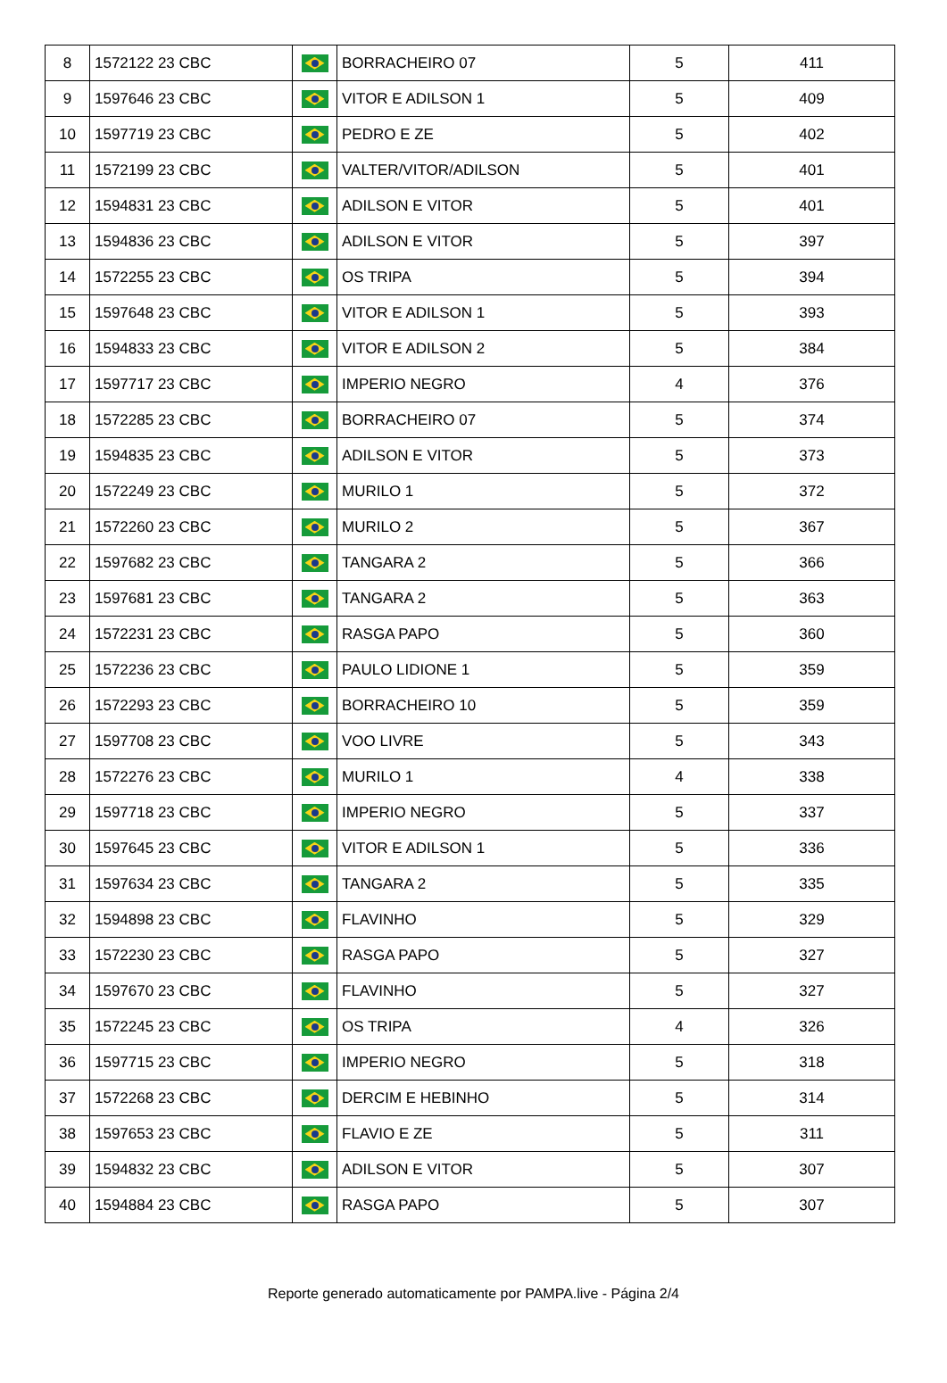| 8 | 1572122 23 CBC | | BORRACHEIRO 07 | 5 | 411 |
| 9 | 1597646 23 CBC | | VITOR E ADILSON 1 | 5 | 409 |
| 10 | 1597719 23 CBC | | PEDRO E ZE | 5 | 402 |
| 11 | 1572199 23 CBC | | VALTER/VITOR/ADILSON | 5 | 401 |
| 12 | 1594831 23 CBC | | ADILSON E VITOR | 5 | 401 |
| 13 | 1594836 23 CBC | | ADILSON E VITOR | 5 | 397 |
| 14 | 1572255 23 CBC | | OS TRIPA | 5 | 394 |
| 15 | 1597648 23 CBC | | VITOR E ADILSON 1 | 5 | 393 |
| 16 | 1594833 23 CBC | | VITOR E ADILSON 2 | 5 | 384 |
| 17 | 1597717 23 CBC | | IMPERIO NEGRO | 4 | 376 |
| 18 | 1572285 23 CBC | | BORRACHEIRO 07 | 5 | 374 |
| 19 | 1594835 23 CBC | | ADILSON E VITOR | 5 | 373 |
| 20 | 1572249 23 CBC | | MURILO 1 | 5 | 372 |
| 21 | 1572260 23 CBC | | MURILO 2 | 5 | 367 |
| 22 | 1597682 23 CBC | | TANGARA 2 | 5 | 366 |
| 23 | 1597681 23 CBC | | TANGARA 2 | 5 | 363 |
| 24 | 1572231 23 CBC | | RASGA PAPO | 5 | 360 |
| 25 | 1572236 23 CBC | | PAULO LIDIONE 1 | 5 | 359 |
| 26 | 1572293 23 CBC | | BORRACHEIRO 10 | 5 | 359 |
| 27 | 1597708 23 CBC | | VOO LIVRE | 5 | 343 |
| 28 | 1572276 23 CBC | | MURILO 1 | 4 | 338 |
| 29 | 1597718 23 CBC | | IMPERIO NEGRO | 5 | 337 |
| 30 | 1597645 23 CBC | | VITOR E ADILSON 1 | 5 | 336 |
| 31 | 1597634 23 CBC | | TANGARA 2 | 5 | 335 |
| 32 | 1594898 23 CBC | | FLAVINHO | 5 | 329 |
| 33 | 1572230 23 CBC | | RASGA PAPO | 5 | 327 |
| 34 | 1597670 23 CBC | | FLAVINHO | 5 | 327 |
| 35 | 1572245 23 CBC | | OS TRIPA | 4 | 326 |
| 36 | 1597715 23 CBC | | IMPERIO NEGRO | 5 | 318 |
| 37 | 1572268 23 CBC | | DERCIM E HEBINHO | 5 | 314 |
| 38 | 1597653 23 CBC | | FLAVIO E ZE | 5 | 311 |
| 39 | 1594832 23 CBC | | ADILSON E VITOR | 5 | 307 |
| 40 | 1594884 23 CBC | | RASGA PAPO | 5 | 307 |
Reporte generado automaticamente por PAMPA.live - Página 2/4